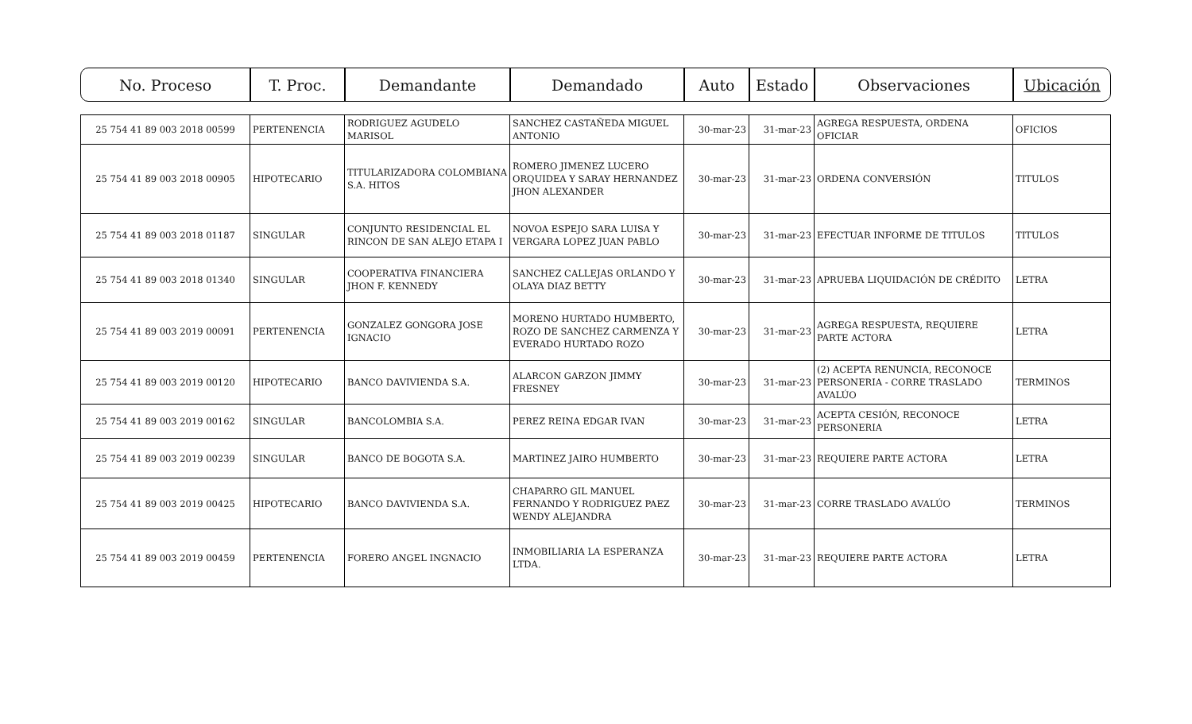| No. Proceso | T. Proc. | Demandante | Demandado | Auto | Estado | Observaciones | Ubicación |
| --- | --- | --- | --- | --- | --- | --- | --- |
| 25 754 41 89 003 2018 00599 | PERTENENCIA | RODRIGUEZ AGUDELO MARISOL | SANCHEZ CASTAÑEDA MIGUEL ANTONIO | 30-mar-23 | 31-mar-23 | AGREGA RESPUESTA, ORDENA OFICIAR | OFICIOS |
| 25 754 41 89 003 2018 00905 | HIPOTECARIO | TITULARIZADORA COLOMBIANA S.A. HITOS | ROMERO JIMENEZ LUCERO ORQUIDEA Y SARAY HERNANDEZ JHON ALEXANDER | 30-mar-23 | 31-mar-23 | ORDENA CONVERSIÓN | TITULOS |
| 25 754 41 89 003 2018 01187 | SINGULAR | CONJUNTO RESIDENCIAL EL RINCON DE SAN ALEJO ETAPA I | NOVOA ESPEJO SARA LUISA Y VERGARA LOPEZ JUAN PABLO | 30-mar-23 | 31-mar-23 | EFECTUAR INFORME DE TITULOS | TITULOS |
| 25 754 41 89 003 2018 01340 | SINGULAR | COOPERATIVA FINANCIERA JHON F. KENNEDY | SANCHEZ CALLEJAS ORLANDO Y OLAYA DIAZ BETTY | 30-mar-23 | 31-mar-23 | APRUEBA LIQUIDACIÓN DE CRÉDITO | LETRA |
| 25 754 41 89 003 2019 00091 | PERTENENCIA | GONZALEZ GONGORA JOSE IGNACIO | MORENO HURTADO HUMBERTO, ROZO DE SANCHEZ CARMENZA Y EVERADO HURTADO ROZO | 30-mar-23 | 31-mar-23 | AGREGA RESPUESTA, REQUIERE PARTE ACTORA | LETRA |
| 25 754 41 89 003 2019 00120 | HIPOTECARIO | BANCO DAVIVIENDA S.A. | ALARCON GARZON JIMMY FRESNEY | 30-mar-23 | 31-mar-23 | (2) ACEPTA RENUNCIA, RECONOCE PERSONERIA - CORRE TRASLADO AVALÚO | TERMINOS |
| 25 754 41 89 003 2019 00162 | SINGULAR | BANCOLOMBIA S.A. | PEREZ REINA EDGAR IVAN | 30-mar-23 | 31-mar-23 | ACEPTA CESIÓN, RECONOCE PERSONERIA | LETRA |
| 25 754 41 89 003 2019 00239 | SINGULAR | BANCO DE BOGOTA S.A. | MARTINEZ JAIRO HUMBERTO | 30-mar-23 | 31-mar-23 | REQUIERE PARTE ACTORA | LETRA |
| 25 754 41 89 003 2019 00425 | HIPOTECARIO | BANCO DAVIVIENDA S.A. | CHAPARRO GIL MANUEL FERNANDO Y RODRIGUEZ PAEZ WENDY ALEJANDRA | 30-mar-23 | 31-mar-23 | CORRE TRASLADO AVALÚO | TERMINOS |
| 25 754 41 89 003 2019 00459 | PERTENENCIA | FORERO ANGEL INGNACIO | INMOBILIARIA LA ESPERANZA LTDA. | 30-mar-23 | 31-mar-23 | REQUIERE PARTE ACTORA | LETRA |